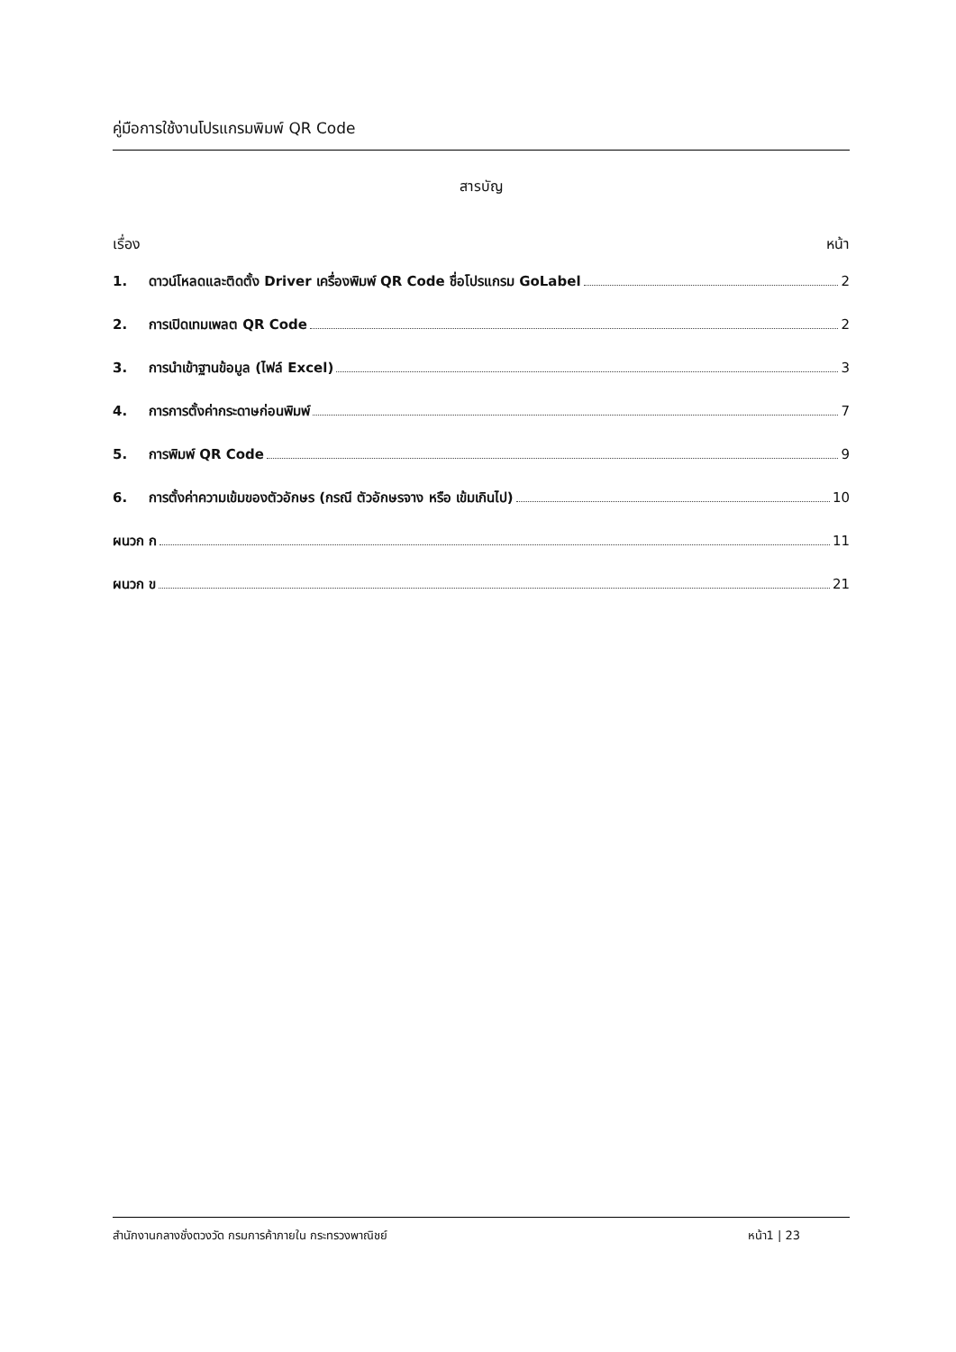คู่มือการใช้งานโปรแกรมพิมพ์ QR Code
สารบัญ
เรื่อง หน้า
1. ดาวน์โหลดและติดตั้ง Driver เครื่องพิมพ์ QR Code ชื่อโปรแกรม GoLabel 2
2. การเปิดเทมเพลต QR Code 2
3. การนำเข้าฐานข้อมูล (ไฟล์ Excel) 3
4. การการตั้งค่ากระดาษก่อนพิมพ์ 7
5. การพิมพ์ QR Code 9
6. การตั้งค่าความเข้มของตัวอักษร (กรณี ตัวอักษรจาง หรือ เข้มเกินไป) 10
ผนวก ก 11
ผนวก ข 21
สำนักงานกลางชั่งตวงวัด กรมการค้าภายใน กระทรวงพาณิชย์ หน้า1 | 23